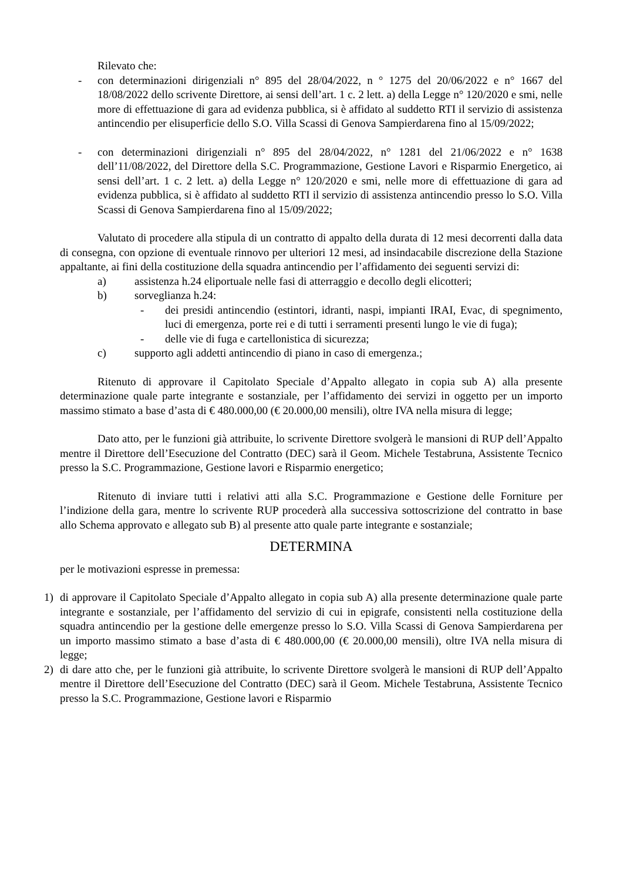Rilevato che:
- con determinazioni dirigenziali n° 895 del 28/04/2022, n ° 1275 del 20/06/2022 e n° 1667 del 18/08/2022 dello scrivente Direttore, ai sensi dell’art. 1 c. 2 lett. a) della Legge n° 120/2020 e smi, nelle more di effettuazione di gara ad evidenza pubblica, si è affidato al suddetto RTI il servizio di assistenza antincendio per elisuperficie dello S.O. Villa Scassi di Genova Sampierdarena fino al 15/09/2022;
- con determinazioni dirigenziali n° 895 del 28/04/2022, n° 1281 del 21/06/2022 e n° 1638 dell’11/08/2022, del Direttore della S.C. Programmazione, Gestione Lavori e Risparmio Energetico, ai sensi dell’art. 1 c. 2 lett. a) della Legge n° 120/2020 e smi, nelle more di effettuazione di gara ad evidenza pubblica, si è affidato al suddetto RTI il servizio di assistenza antincendio presso lo S.O. Villa Scassi di Genova Sampierdarena fino al 15/09/2022;
Valutato di procedere alla stipula di un contratto di appalto della durata di 12 mesi decorrenti dalla data di consegna, con opzione di eventuale rinnovo per ulteriori 12 mesi, ad insindacabile discrezione della Stazione appaltante, ai fini della costituzione della squadra antincendio per l’affidamento dei seguenti servizi di:
a) assistenza h.24 eliportuale nelle fasi di atterraggio e decollo degli elicotteri;
b) sorveglianza h.24:
- dei presidi antincendio (estintori, idranti, naspi, impianti IRAI, Evac, di spegnimento, luci di emergenza, porte rei e di tutti i serramenti presenti lungo le vie di fuga);
- delle vie di fuga e cartellonistica di sicurezza;
c) supporto agli addetti antincendio di piano in caso di emergenza.;
Ritenuto di approvare il Capitolato Speciale d’Appalto allegato in copia sub A) alla presente determinazione quale parte integrante e sostanziale, per l’affidamento dei servizi in oggetto per un importo massimo stimato a base d’asta di € 480.000,00 (€ 20.000,00 mensili), oltre IVA nella misura di legge;
Dato atto, per le funzioni già attribuite, lo scrivente Direttore svolgerà le mansioni di RUP dell’Appalto mentre il Direttore dell’Esecuzione del Contratto (DEC) sarà il Geom. Michele Testabruna, Assistente Tecnico presso la S.C. Programmazione, Gestione lavori e Risparmio energetico;
Ritenuto di inviare tutti i relativi atti alla S.C. Programmazione e Gestione delle Forniture per l’indizione della gara, mentre lo scrivente RUP procederà alla successiva sottoscrizione del contratto in base allo Schema approvato e allegato sub B) al presente atto quale parte integrante e sostanziale;
DETERMINA
per le motivazioni espresse in premessa:
1) di approvare il Capitolato Speciale d’Appalto allegato in copia sub A) alla presente determinazione quale parte integrante e sostanziale, per l’affidamento del servizio di cui in epigrafe, consistenti nella costituzione della squadra antincendio per la gestione delle emergenze presso lo S.O. Villa Scassi di Genova Sampierdarena per un importo massimo stimato a base d’asta di € 480.000,00 (€ 20.000,00 mensili), oltre IVA nella misura di legge;
2) di dare atto che, per le funzioni già attribuite, lo scrivente Direttore svolgerà le mansioni di RUP dell’Appalto mentre il Direttore dell’Esecuzione del Contratto (DEC) sarà il Geom. Michele Testabruna, Assistente Tecnico presso la S.C. Programmazione, Gestione lavori e Risparmio